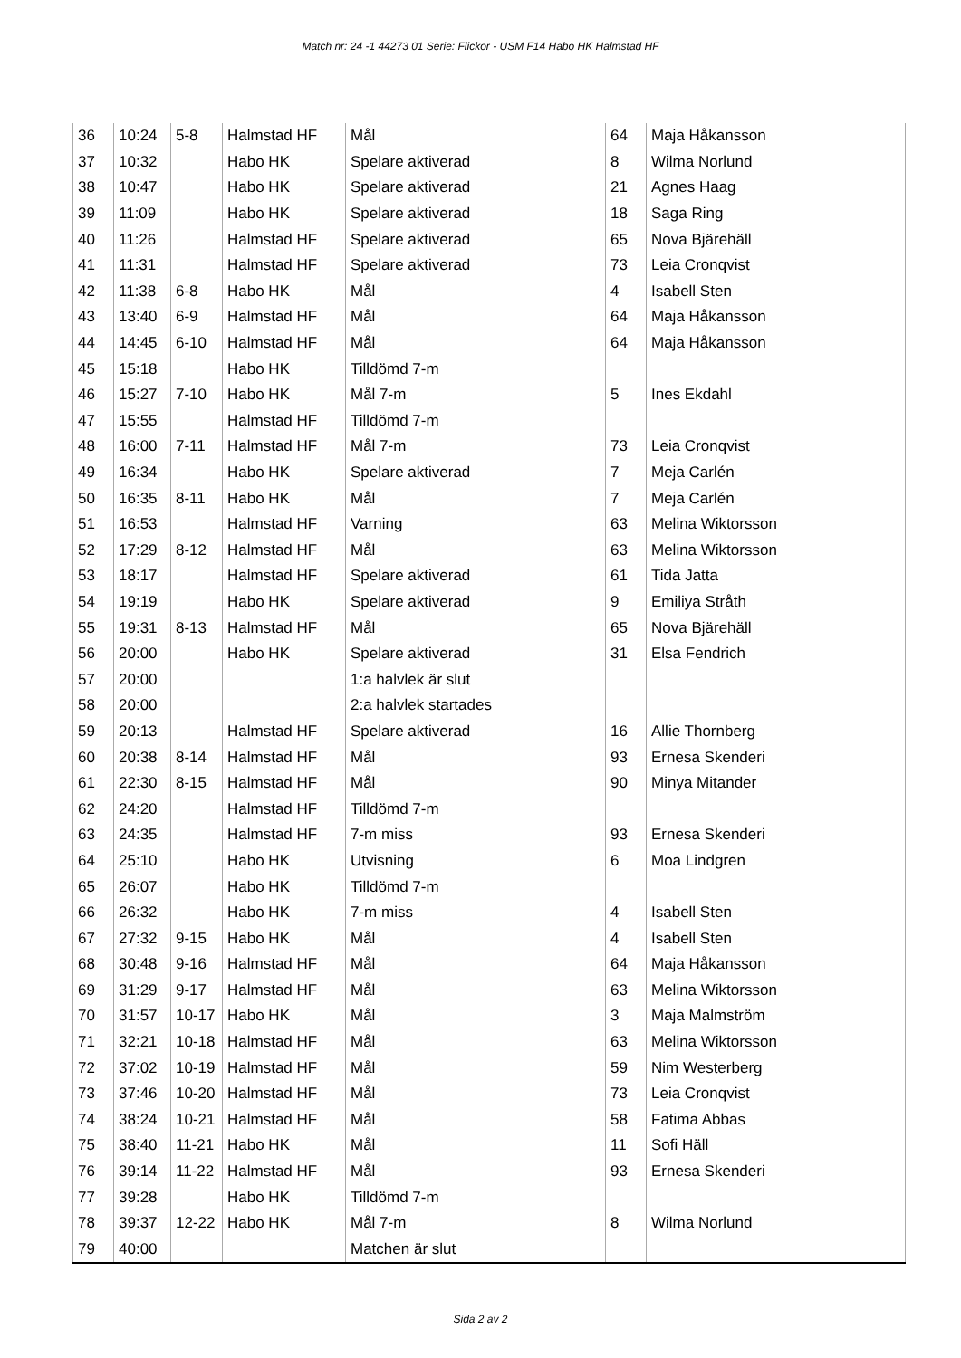Match nr: 24 -1 44273 01 Serie: Flickor - USM F14 Habo HK Halmstad HF
| 36 | 10:24 | 5-8 | Halmstad HF | Mål | 64 | Maja Håkansson |
| 37 | 10:32 | | Habo HK | Spelare aktiverad | 8 | Wilma Norlund |
| 38 | 10:47 | | Habo HK | Spelare aktiverad | 21 | Agnes Haag |
| 39 | 11:09 | | Habo HK | Spelare aktiverad | 18 | Saga Ring |
| 40 | 11:26 | | Halmstad HF | Spelare aktiverad | 65 | Nova Bjärehäll |
| 41 | 11:31 | | Halmstad HF | Spelare aktiverad | 73 | Leia Cronqvist |
| 42 | 11:38 | 6-8 | Habo HK | Mål | 4 | Isabell Sten |
| 43 | 13:40 | 6-9 | Halmstad HF | Mål | 64 | Maja Håkansson |
| 44 | 14:45 | 6-10 | Halmstad HF | Mål | 64 | Maja Håkansson |
| 45 | 15:18 | | Habo HK | Tilldömd 7-m | | |
| 46 | 15:27 | 7-10 | Habo HK | Mål 7-m | 5 | Ines Ekdahl |
| 47 | 15:55 | | Halmstad HF | Tilldömd 7-m | | |
| 48 | 16:00 | 7-11 | Halmstad HF | Mål 7-m | 73 | Leia Cronqvist |
| 49 | 16:34 | | Habo HK | Spelare aktiverad | 7 | Meja Carlén |
| 50 | 16:35 | 8-11 | Habo HK | Mål | 7 | Meja Carlén |
| 51 | 16:53 | | Halmstad HF | Varning | 63 | Melina Wiktorsson |
| 52 | 17:29 | 8-12 | Halmstad HF | Mål | 63 | Melina Wiktorsson |
| 53 | 18:17 | | Halmstad HF | Spelare aktiverad | 61 | Tida Jatta |
| 54 | 19:19 | | Habo HK | Spelare aktiverad | 9 | Emiliya Stråth |
| 55 | 19:31 | 8-13 | Halmstad HF | Mål | 65 | Nova Bjärehäll |
| 56 | 20:00 | | Habo HK | Spelare aktiverad | 31 | Elsa Fendrich |
| 57 | 20:00 | | | 1:a halvlek är slut | | |
| 58 | 20:00 | | | 2:a halvlek startades | | |
| 59 | 20:13 | | Halmstad HF | Spelare aktiverad | 16 | Allie Thornberg |
| 60 | 20:38 | 8-14 | Halmstad HF | Mål | 93 | Ernesa Skenderi |
| 61 | 22:30 | 8-15 | Halmstad HF | Mål | 90 | Minya Mitander |
| 62 | 24:20 | | Halmstad HF | Tilldömd 7-m | | |
| 63 | 24:35 | | Halmstad HF | 7-m miss | 93 | Ernesa Skenderi |
| 64 | 25:10 | | Habo HK | Utvisning | 6 | Moa Lindgren |
| 65 | 26:07 | | Habo HK | Tilldömd 7-m | | |
| 66 | 26:32 | | Habo HK | 7-m miss | 4 | Isabell Sten |
| 67 | 27:32 | 9-15 | Habo HK | Mål | 4 | Isabell Sten |
| 68 | 30:48 | 9-16 | Halmstad HF | Mål | 64 | Maja Håkansson |
| 69 | 31:29 | 9-17 | Halmstad HF | Mål | 63 | Melina Wiktorsson |
| 70 | 31:57 | 10-17 | Habo HK | Mål | 3 | Maja Malmström |
| 71 | 32:21 | 10-18 | Halmstad HF | Mål | 63 | Melina Wiktorsson |
| 72 | 37:02 | 10-19 | Halmstad HF | Mål | 59 | Nim Westerberg |
| 73 | 37:46 | 10-20 | Halmstad HF | Mål | 73 | Leia Cronqvist |
| 74 | 38:24 | 10-21 | Halmstad HF | Mål | 58 | Fatima Abbas |
| 75 | 38:40 | 11-21 | Habo HK | Mål | 11 | Sofi Häll |
| 76 | 39:14 | 11-22 | Halmstad HF | Mål | 93 | Ernesa Skenderi |
| 77 | 39:28 | | Habo HK | Tilldömd 7-m | | |
| 78 | 39:37 | 12-22 | Habo HK | Mål 7-m | 8 | Wilma Norlund |
| 79 | 40:00 | | | Matchen är slut | | |
Sida 2 av 2